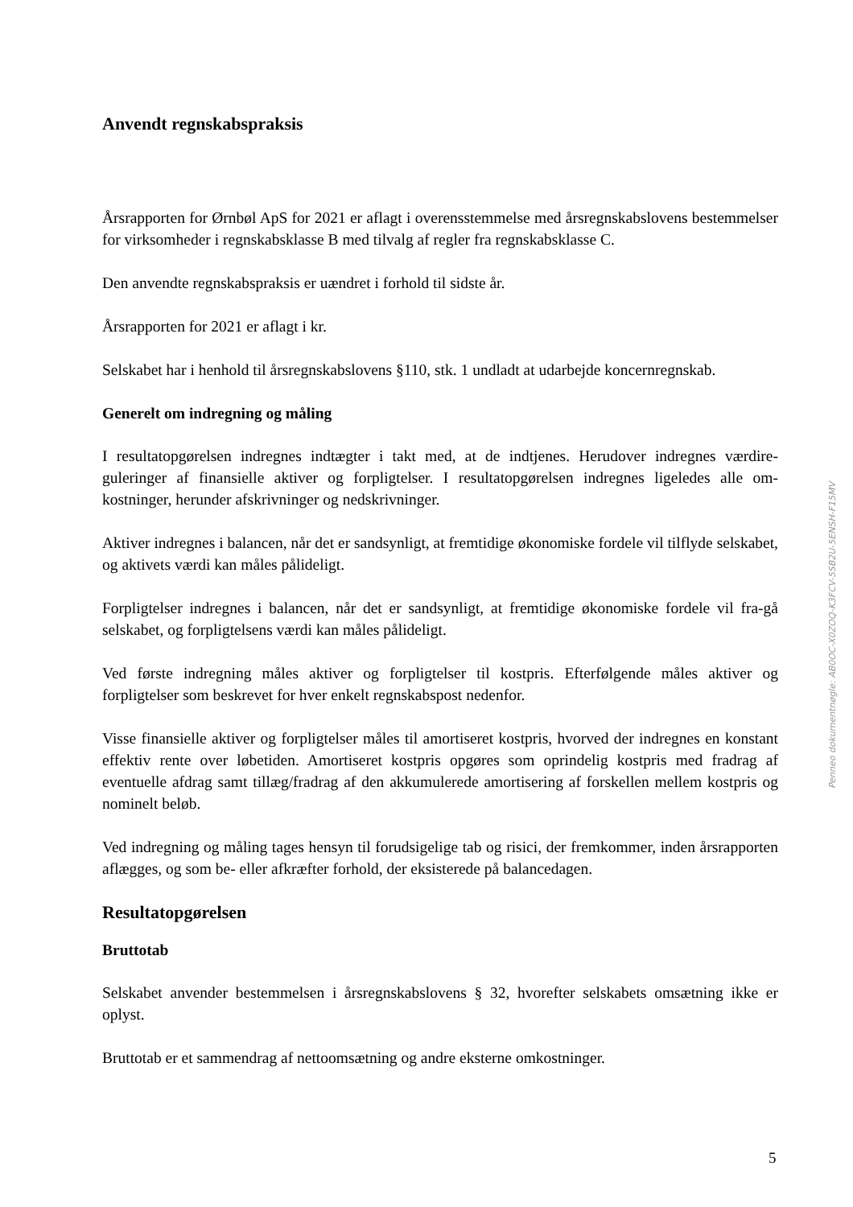Anvendt regnskabspraksis
Årsrapporten for Ørnbøl ApS for 2021 er aflagt i overensstemmelse med årsregnskabslovens bestemmelser for virksomheder i regnskabsklasse B med tilvalg af regler fra regnskabsklasse C.
Den anvendte regnskabspraksis er uændret i forhold til sidste år.
Årsrapporten for 2021 er aflagt i kr.
Selskabet har i henhold til årsregnskabslovens §110, stk. 1 undladt at udarbejde koncernregnskab.
Generelt om indregning og måling
I resultatopgørelsen indregnes indtægter i takt med, at de indtjenes. Herudover indregnes værdire-guleringer af finansielle aktiver og forpligtelser. I resultatopgørelsen indregnes ligeledes alle om-kostninger, herunder afskrivninger og nedskrivninger.
Aktiver indregnes i balancen, når det er sandsynligt, at fremtidige økonomiske fordele vil tilflyde selskabet, og aktivets værdi kan måles pålideligt.
Forpligtelser indregnes i balancen, når det er sandsynligt, at fremtidige økonomiske fordele vil fra-gå selskabet, og forpligtelsens værdi kan måles pålideligt.
Ved første indregning måles aktiver og forpligtelser til kostpris. Efterfølgende måles aktiver og forpligtelser som beskrevet for hver enkelt regnskabspost nedenfor.
Visse finansielle aktiver og forpligtelser måles til amortiseret kostpris, hvorved der indregnes en konstant effektiv rente over løbetiden. Amortiseret kostpris opgøres som oprindelig kostpris med fradrag af eventuelle afdrag samt tillæg/fradrag af den akkumulerede amortisering af forskellen mellem kostpris og nominelt beløb.
Ved indregning og måling tages hensyn til forudsigelige tab og risici, der fremkommer, inden årsrapporten aflægges, og som be- eller afkræfter forhold, der eksisterede på balancedagen.
Resultatopgørelsen
Bruttotab
Selskabet anvender bestemmelsen i årsregnskabslovens § 32, hvorefter selskabets omsætning ikke er oplyst.
Bruttotab er et sammendrag af nettoomsætning og andre eksterne omkostninger.
Penneo dokumentnøgle: AB0OC-X0ZOQ-K3FCV-5SB2U-5ENSH-F15MV
5